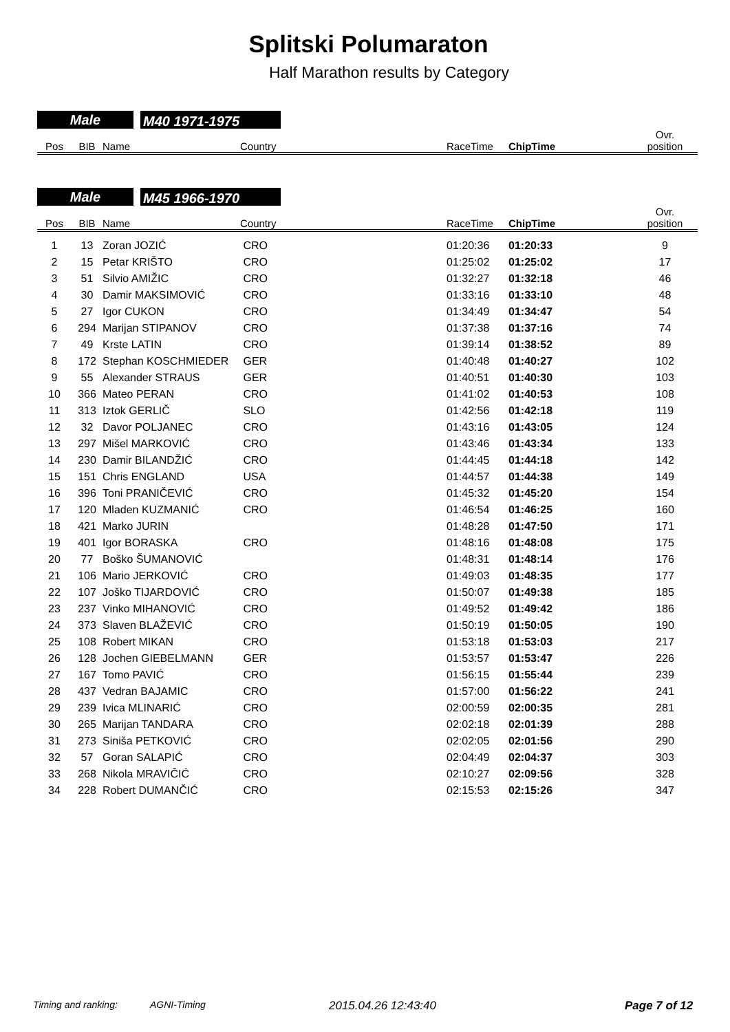Splitski Polumaraton
Half Marathon results by Category
Male
M40 1971-1975
| Pos | BIB | Name | Country | RaceTime | ChipTime | Ovr. position |
| --- | --- | --- | --- | --- | --- | --- |
Male
M45 1966-1970
| Pos | BIB | Name | Country | RaceTime | ChipTime | Ovr. position |
| --- | --- | --- | --- | --- | --- | --- |
| 1 | 13 | Zoran JOZIĆ | CRO | 01:20:36 | 01:20:33 | 9 |
| 2 | 15 | Petar KRIŠTO | CRO | 01:25:02 | 01:25:02 | 17 |
| 3 | 51 | Silvio AMIŽIC | CRO | 01:32:27 | 01:32:18 | 46 |
| 4 | 30 | Damir MAKSIMOVIĆ | CRO | 01:33:16 | 01:33:10 | 48 |
| 5 | 27 | Igor CUKON | CRO | 01:34:49 | 01:34:47 | 54 |
| 6 | 294 | Marijan STIPANOV | CRO | 01:37:38 | 01:37:16 | 74 |
| 7 | 49 | Krste LATIN | CRO | 01:39:14 | 01:38:52 | 89 |
| 8 | 172 | Stephan KOSCHMIEDER | GER | 01:40:48 | 01:40:27 | 102 |
| 9 | 55 | Alexander STRAUS | GER | 01:40:51 | 01:40:30 | 103 |
| 10 | 366 | Mateo PERAN | CRO | 01:41:02 | 01:40:53 | 108 |
| 11 | 313 | Iztok GERLIČ | SLO | 01:42:56 | 01:42:18 | 119 |
| 12 | 32 | Davor POLJANEC | CRO | 01:43:16 | 01:43:05 | 124 |
| 13 | 297 | Mišel MARKOVIĆ | CRO | 01:43:46 | 01:43:34 | 133 |
| 14 | 230 | Damir BILANDŽIĆ | CRO | 01:44:45 | 01:44:18 | 142 |
| 15 | 151 | Chris ENGLAND | USA | 01:44:57 | 01:44:38 | 149 |
| 16 | 396 | Toni PRANIČEVIĆ | CRO | 01:45:32 | 01:45:20 | 154 |
| 17 | 120 | Mladen KUZMANIĆ | CRO | 01:46:54 | 01:46:25 | 160 |
| 18 | 421 | Marko JURIN | | 01:48:28 | 01:47:50 | 171 |
| 19 | 401 | Igor BORASKA | CRO | 01:48:16 | 01:48:08 | 175 |
| 20 | 77 | Boško ŠUMANOVIĆ | | 01:48:31 | 01:48:14 | 176 |
| 21 | 106 | Mario JERKOVIĆ | CRO | 01:49:03 | 01:48:35 | 177 |
| 22 | 107 | Joško TIJARDOVIĆ | CRO | 01:50:07 | 01:49:38 | 185 |
| 23 | 237 | Vinko MIHANOVIĆ | CRO | 01:49:52 | 01:49:42 | 186 |
| 24 | 373 | Slaven BLAŽEVIĆ | CRO | 01:50:19 | 01:50:05 | 190 |
| 25 | 108 | Robert MIKAN | CRO | 01:53:18 | 01:53:03 | 217 |
| 26 | 128 | Jochen GIEBELMANN | GER | 01:53:57 | 01:53:47 | 226 |
| 27 | 167 | Tomo PAVIĆ | CRO | 01:56:15 | 01:55:44 | 239 |
| 28 | 437 | Vedran BAJAMIC | CRO | 01:57:00 | 01:56:22 | 241 |
| 29 | 239 | Ivica MLINARIĆ | CRO | 02:00:59 | 02:00:35 | 281 |
| 30 | 265 | Marijan TANDARA | CRO | 02:02:18 | 02:01:39 | 288 |
| 31 | 273 | Siniša PETKOVIĆ | CRO | 02:02:05 | 02:01:56 | 290 |
| 32 | 57 | Goran SALAPIĆ | CRO | 02:04:49 | 02:04:37 | 303 |
| 33 | 268 | Nikola MRAVIČIĆ | CRO | 02:10:27 | 02:09:56 | 328 |
| 34 | 228 | Robert DUMANČIĆ | CRO | 02:15:53 | 02:15:26 | 347 |
Timing and ranking: AGNI-Timing 2015.04.26 12:43:40 Page 7 of 12